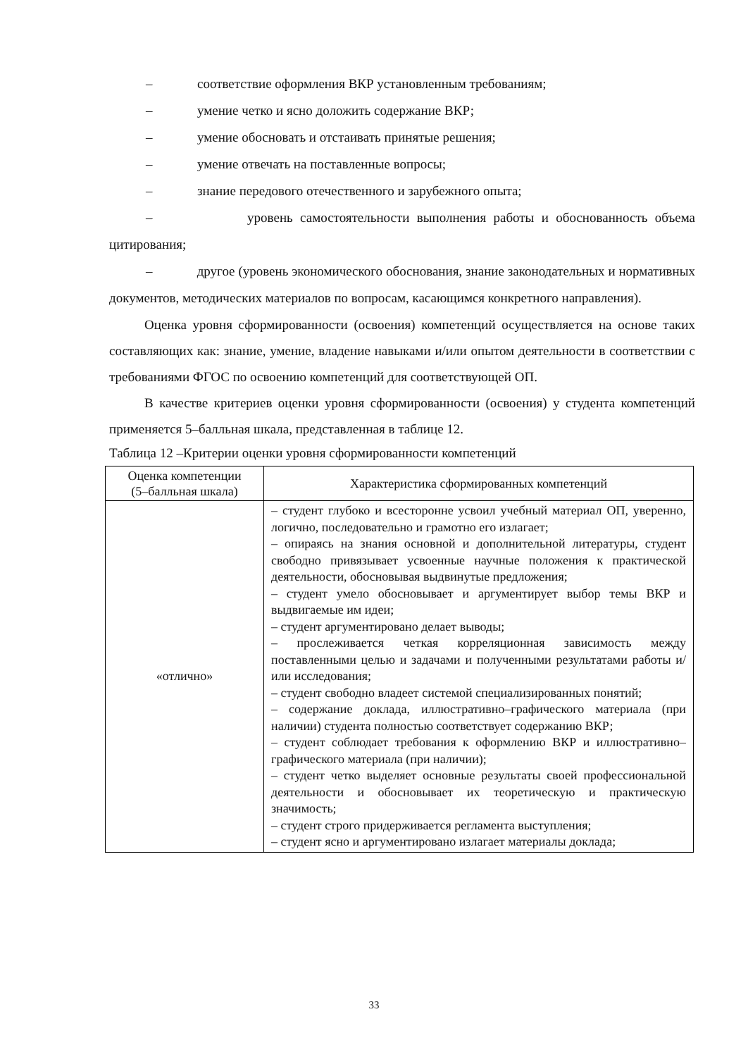– соответствие оформления ВКР установленным требованиям;
– умение четко и ясно доложить содержание ВКР;
– умение обосновать и отстаивать принятые решения;
– умение отвечать на поставленные вопросы;
– знание передового отечественного и зарубежного опыта;
– уровень самостоятельности выполнения работы и обоснованность объема цитирования;
– другое (уровень экономического обоснования, знание законодательных и нормативных документов, методических материалов по вопросам, касающимся конкретного направления).
Оценка уровня сформированности (освоения) компетенций осуществляется на основе таких составляющих как: знание, умение, владение навыками и/или опытом деятельности в соответствии с требованиями ФГОС по освоению компетенций для соответствующей ОП.
В качестве критериев оценки уровня сформированности (освоения) у студента компетенций применяется 5–балльная шкала, представленная в таблице 12.
Таблица 12 –Критерии оценки уровня сформированности компетенций
| Оценка компетенции (5–балльная шкала) | Характеристика сформированных компетенций |
| --- | --- |
| «отлично» | – студент глубоко и всесторонне усвоил учебный материал ОП, уверенно, логично, последовательно и грамотно его излагает; – опираясь на знания основной и дополнительной литературы, студент свободно привязывает усвоенные научные положения к практической деятельности, обосновывая выдвинутые предложения; – студент умело обосновывает и аргументирует выбор темы ВКР и выдвигаемые им идеи; – студент аргументировано делает выводы; – прослеживается четкая корреляционная зависимость между поставленными целью и задачами и полученными результатами работы и/или исследования; – студент свободно владеет системой специализированных понятий; – содержание доклада, иллюстративно–графического материала (при наличии) студента полностью соответствует содержанию ВКР; – студент соблюдает требования к оформлению ВКР и иллюстративно–графического материала (при наличии); – студент четко выделяет основные результаты своей профессиональной деятельности и обосновывает их теоретическую и практическую значимость; – студент строго придерживается регламента выступления; – студент ясно и аргументировано излагает материалы доклада; |
33